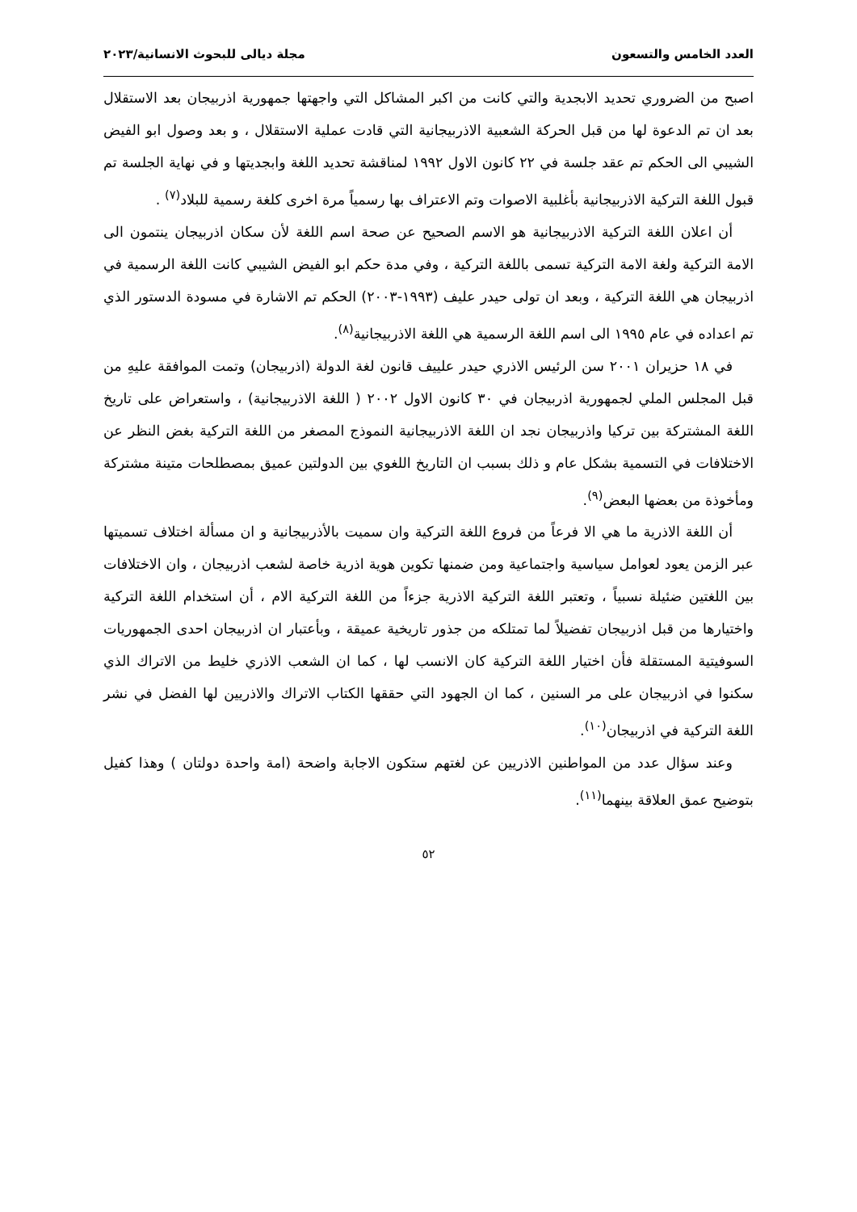العدد الخامس والتسعون مجلة ديالى للبحوث الانسانية/٢٠٢٣
اصبح من الضروري تحديد الابجدية والتي كانت من اكبر المشاكل التي واجهتها جمهورية اذربيجان بعد الاستقلال بعد ان تم الدعوة لها من قبل الحركة الشعبية الاذربيجانية التي قادت عملية الاستقلال ، و بعد وصول ابو الفيض الشيبي الى الحكم تم عقد جلسة في ٢٢ كانون الاول ١٩٩٢ لمناقشة تحديد اللغة وابجديتها و في نهاية الجلسة تم قبول اللغة التركية الاذربيجانية بأغلبية الاصوات وتم الاعتراف بها رسمياً مرة اخرى كلغة رسمية للبلاد<sup>(٧)</sup> .
أن اعلان اللغة التركية الاذربيجانية هو الاسم الصحيح عن صحة اسم اللغة لأن سكان اذربيجان ينتمون الى الامة التركية ولغة الامة التركية تسمى باللغة التركية ، وفي مدة حكم ابو الفيض الشيبي كانت اللغة الرسمية في اذربيجان هي اللغة التركية ، وبعد ان تولى حيدر عليف (١٩٩٣-٢٠٠٣) الحكم تم الاشارة في مسودة الدستور الذي تم اعداده في عام ١٩٩٥ الى اسم اللغة الرسمية هي اللغة الاذربيجانية<sup>(٨)</sup>.
في ١٨ حزيران ٢٠٠١ سن الرئيس الاذري حيدر علييف قانون لغة الدولة (اذربيجان) وتمت الموافقة عليهِ من قبل المجلس الملي لجمهورية اذربيجان في ٣٠ كانون الاول ٢٠٠٢ ( اللغة الاذربيجانية) ، واستعراض على تاريخ اللغة المشتركة بين تركيا واذربيجان نجد ان اللغة الاذربيجانية النموذج المصغر من اللغة التركية بغض النظر عن الاختلافات في التسمية بشكل عام و ذلك بسبب ان التاريخ اللغوي بين الدولتين عميق بمصطلحات متينة مشتركة ومأخوذة من بعضها البعض<sup>(٩)</sup>.
أن اللغة الاذرية ما هي الا فرعاً من فروع اللغة التركية وان سميت بالأذربيجانية و ان مسألة اختلاف تسميتها عبر الزمن يعود لعوامل سياسية واجتماعية ومن ضمنها تكوين هوية اذرية خاصة لشعب اذربيجان ، وان الاختلافات بين اللغتين ضئيلة نسبياً ، وتعتبر اللغة التركية الاذرية جزءاً من اللغة التركية الام ، أن استخدام اللغة التركية واختيارها من قبل اذربيجان تفضيلاً لما تمتلكه من جذور تاريخية عميقة ، وبأعتبار ان اذربيجان احدى الجمهوريات السوفيتية المستقلة فأن اختيار اللغة التركية كان الانسب لها ، كما ان الشعب الاذري خليط من الاتراك الذي سكنوا في اذربيجان على مر السنين ، كما ان الجهود التي حققها الكتاب الاتراك والاذريين لها الفضل في نشر اللغة التركية في اذربيجان<sup>(١٠)</sup>.
وعند سؤال عدد من المواطنين الاذريين عن لغتهم ستكون الاجابة واضحة (امة واحدة دولتان ) وهذا كفيل بتوضيح عمق العلاقة بينهما<sup>(١١)</sup>.
٥٢